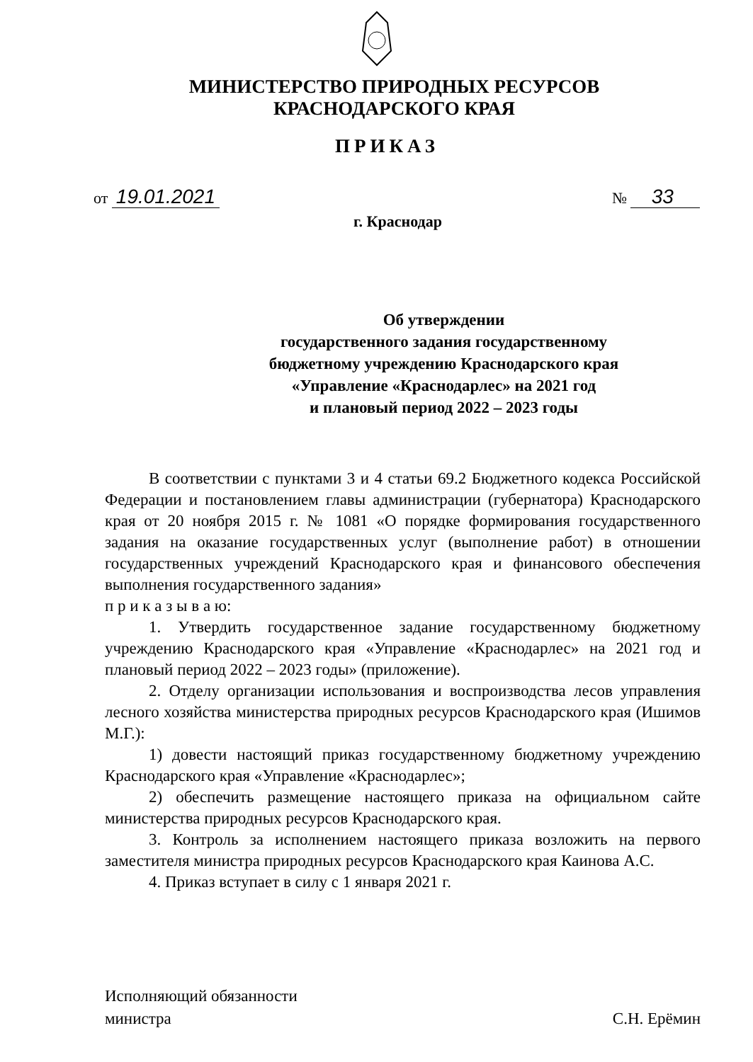МИНИСТЕРСТВО ПРИРОДНЫХ РЕСУРСОВ
КРАСНОДАРСКОГО КРАЯ
ПРИКАЗ
от 19.01.2021
№ 33
г. Краснодар
Об утверждении
государственного задания государственному
бюджетному учреждению Краснодарского края
«Управление «Краснодарлес» на 2021 год
и плановый период 2022 – 2023 годы
В соответствии с пунктами 3 и 4 статьи 69.2 Бюджетного кодекса Российской Федерации и постановлением главы администрации (губернатора) Краснодарского края от 20 ноября 2015 г. № 1081 «О порядке формирования государственного задания на оказание государственных услуг (выполнение работ) в отношении государственных учреждений Краснодарского края и финансового обеспечения выполнения государственного задания»
п р и к а з ы в а ю:
1. Утвердить государственное задание государственному бюджетному учреждению Краснодарского края «Управление «Краснодарлес» на 2021 год и плановый период 2022 – 2023 годы» (приложение).
2. Отделу организации использования и воспроизводства лесов управления лесного хозяйства министерства природных ресурсов Краснодарского края (Ишимов М.Г.):
1) довести настоящий приказ государственному бюджетному учреждению Краснодарского края «Управление «Краснодарлес»;
2) обеспечить размещение настоящего приказа на официальном сайте министерства природных ресурсов Краснодарского края.
3. Контроль за исполнением настоящего приказа возложить на первого заместителя министра природных ресурсов Краснодарского края Каинова А.С.
4. Приказ вступает в силу с 1 января 2021 г.
Исполняющий обязанности
министра
С.Н. Ерёмин